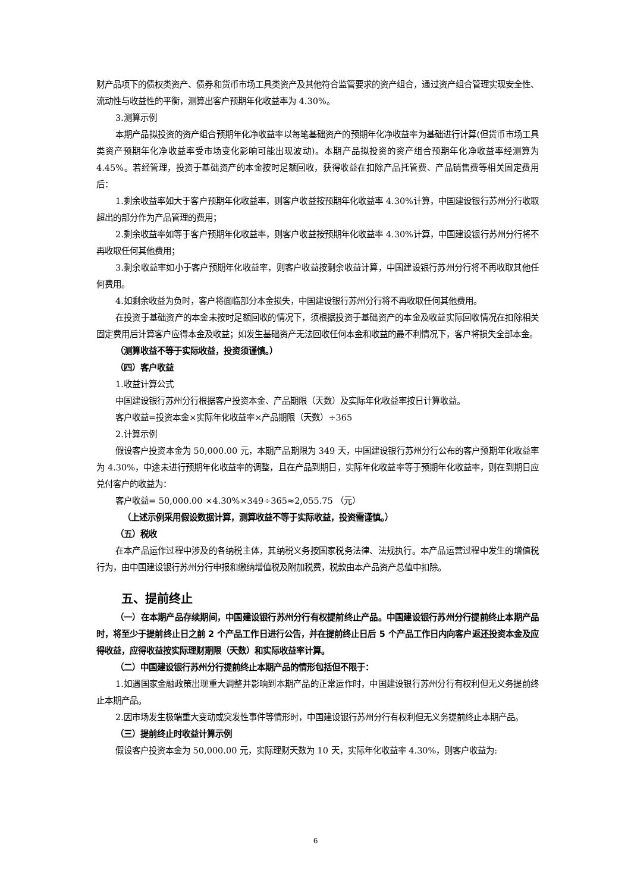财产品项下的债权类资产、债券和货币市场工具类资产及其他符合监管要求的资产组合，通过资产组合管理实现安全性、流动性与收益性的平衡，测算出客户预期年化收益率为 4.30%。
3.测算示例
本期产品拟投资的资产组合预期年化净收益率以每笔基础资产的预期年化净收益率为基础进行计算(但货币市场工具类资产预期年化净收益率受市场变化影响可能出现波动)。本期产品拟投资的资产组合预期年化净收益率经测算为 4.45%。若经管理，投资于基础资产的本金按时足额回收，获得收益在扣除产品托管费、产品销售费等相关固定费用后：
1.剩余收益率如大于客户预期年化收益率，则客户收益按预期年化收益率 4.30%计算，中国建设银行苏州分行收取超出的部分作为产品管理的费用；
2.剩余收益率如等于客户预期年化收益率，则客户收益按预期年化收益率 4.30%计算，中国建设银行苏州分行将不再收取任何其他费用；
3.剩余收益率如小于客户预期年化收益率，则客户收益按剩余收益计算，中国建设银行苏州分行将不再收取其他任何费用。
4.如剩余收益为负时，客户将面临部分本金损失，中国建设银行苏州分行将不再收取任何其他费用。
在投资于基础资产的本金未按时足额回收的情况下，须根据投资于基础资产的本金及收益实际回收情况在扣除相关固定费用后计算客户应得本金及收益；如发生基础资产无法回收任何本金和收益的最不利情况下，客户将损失全部本金。
（测算收益不等于实际收益，投资须谨慎。）
（四）客户收益
1.收益计算公式
中国建设银行苏州分行根据客户投资本金、产品期限（天数）及实际年化收益率按日计算收益。
客户收益=投资本金×实际年化收益率×产品期限（天数）÷365
2.计算示例
假设客户投资本金为 50,000.00 元，本期产品期限为 349 天，中国建设银行苏州分行公布的客户预期年化收益率为 4.30%，中途未进行预期年化收益率的调整，且在产品到期日，实际年化收益率等于预期年化收益率，则在到期日应兑付客户的收益为：
客户收益= 50,000.00 ×4.30%×349÷365≈2,055.75 （元）
（上述示例采用假设数据计算，测算收益不等于实际收益，投资需谨慎。）
（五）税收
在本产品运作过程中涉及的各纳税主体，其纳税义务按国家税务法律、法规执行。本产品运营过程中发生的增值税行为，由中国建设银行苏州分行申报和缴纳增值税及附加税费，税款由本产品资产总值中扣除。
五、提前终止
（一）在本期产品存续期间，中国建设银行苏州分行有权提前终止产品。中国建设银行苏州分行提前终止本期产品时，将至少于提前终止日之前 2 个产品工作日进行公告，并在提前终止日后 5 个产品工作日内向客户返还投资本金及应得收益，应得收益按实际理财期限（天数）和实际收益率计算。
（二）中国建设银行苏州分行提前终止本期产品的情形包括但不限于：
1.如遇国家金融政策出现重大调整并影响到本期产品的正常运作时，中国建设银行苏州分行有权利但无义务提前终止本期产品。
2.因市场发生极端重大变动或突发性事件等情形时，中国建设银行苏州分行有权利但无义务提前终止本期产品。
（三）提前终止时收益计算示例
假设客户投资本金为 50,000.00 元，实际理财天数为 10 天，实际年化收益率 4.30%，则客户收益为:
6